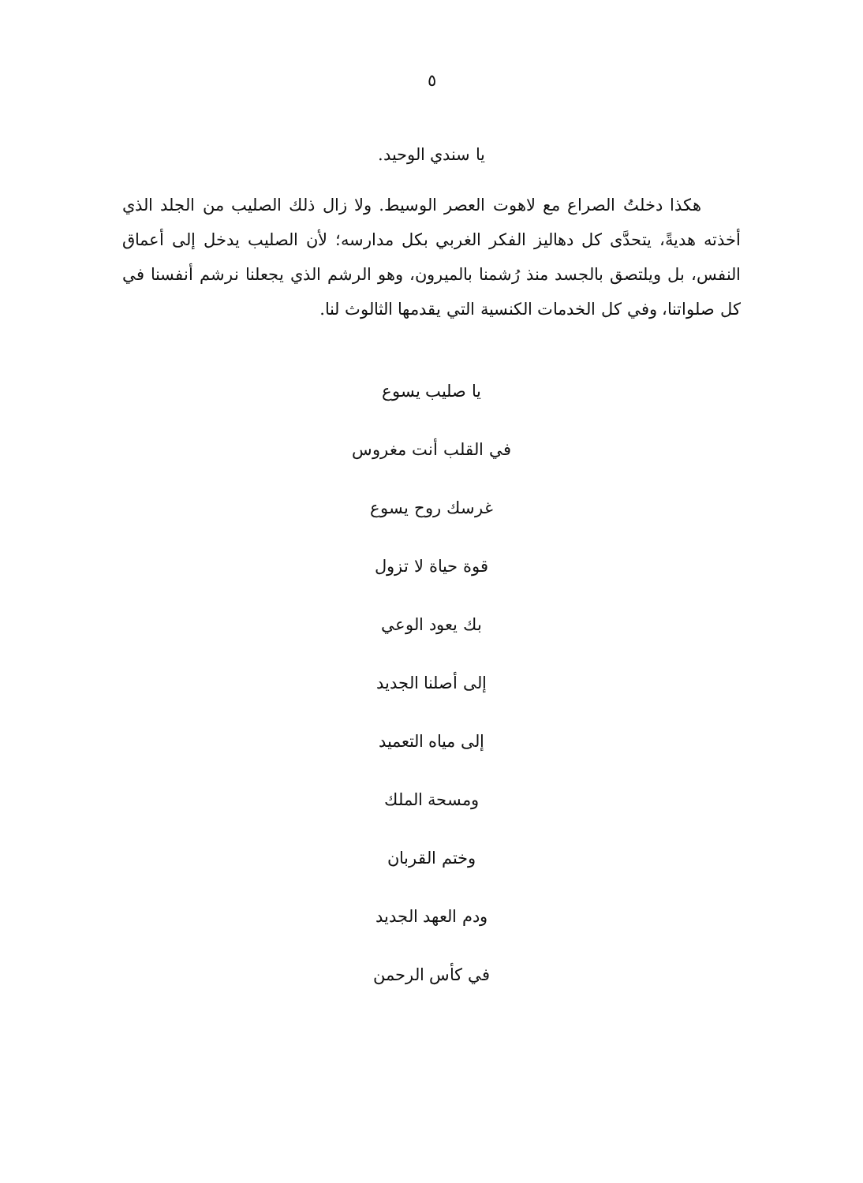٥
يا سندي الوحيد.
هكذا دخلتُ الصراع مع لاهوت العصر الوسيط. ولا زال ذلك الصليب من الجلد الذي أخذته هديةً، يتحدَّى كل دهاليز الفكر الغربي بكل مدارسه؛ لأن الصليب يدخل إلى أعماق النفس، بل ويلتصق بالجسد منذ رُشمنا بالميرون، وهو الرشم الذي يجعلنا نرشم أنفسنا في كل صلواتنا، وفي كل الخدمات الكنسية التي يقدمها الثالوث لنا.
يا صليب يسوع
في القلب أنت مغروس
غرسك روح يسوع
قوة حياة لا تزول
بك يعود الوعي
إلى أصلنا الجديد
إلى مياه التعميد
ومسحة الملك
وختم القربان
ودم العهد الجديد
في كأس الرحمن